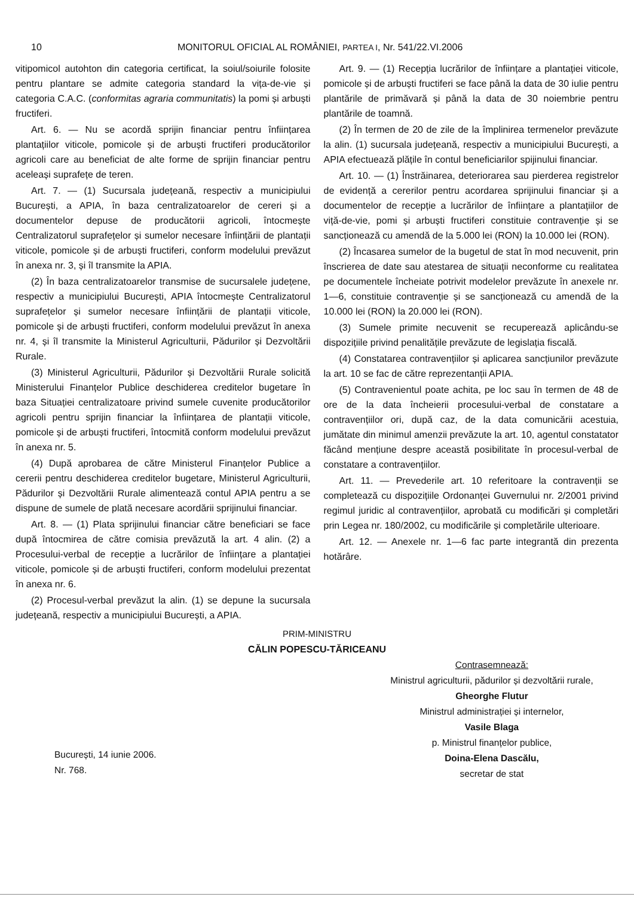10 MONITORUL OFICIAL AL ROMÂNIEI, PARTEA I, Nr. 541/22.VI.2006
vitipomicol autohton din categoria certificat, la soiul/soiurile folosite pentru plantare se admite categoria standard la vița-de-vie și categoria C.A.C. (conformitas agraria communitatis) la pomi și arbuști fructiferi.
Art. 6. — Nu se acordă sprijin financiar pentru înființarea plantațiilor viticole, pomicole și de arbuști fructiferi producătorilor agricoli care au beneficiat de alte forme de sprijin financiar pentru aceleași suprafețe de teren.
Art. 7. — (1) Sucursala județeană, respectiv a municipiului București, a APIA, în baza centralizatoarelor de cereri și a documentelor depuse de producătorii agricoli, întocmește Centralizatorul suprafețelor și sumelor necesare înființării de plantații viticole, pomicole și de arbuști fructiferi, conform modelului prevăzut în anexa nr. 3, și îl transmite la APIA.
(2) În baza centralizatoarelor transmise de sucursalele județene, respectiv a municipiului București, APIA întocmește Centralizatorul suprafețelor și sumelor necesare înființării de plantații viticole, pomicole și de arbuști fructiferi, conform modelului prevăzut în anexa nr. 4, și îl transmite la Ministerul Agriculturii, Pădurilor și Dezvoltării Rurale.
(3) Ministerul Agriculturii, Pădurilor și Dezvoltării Rurale solicită Ministerului Finanțelor Publice deschiderea creditelor bugetare în baza Situației centralizatoare privind sumele cuvenite producătorilor agricoli pentru sprijin financiar la înființarea de plantații viticole, pomicole și de arbuști fructiferi, întocmită conform modelului prevăzut în anexa nr. 5.
(4) După aprobarea de către Ministerul Finanțelor Publice a cererii pentru deschiderea creditelor bugetare, Ministerul Agriculturii, Pădurilor și Dezvoltării Rurale alimentează contul APIA pentru a se dispune de sumele de plată necesare acordării sprijinului financiar.
Art. 8. — (1) Plata sprijinului financiar către beneficiari se face după întocmirea de către comisia prevăzută la art. 4 alin. (2) a Procesului-verbal de recepție a lucrărilor de înființare a plantației viticole, pomicole și de arbuști fructiferi, conform modelului prezentat în anexa nr. 6.
(2) Procesul-verbal prevăzut la alin. (1) se depune la sucursala județeană, respectiv a municipiului București, a APIA.
Art. 9. — (1) Recepția lucrărilor de înființare a plantației viticole, pomicole și de arbuști fructiferi se face până la data de 30 iulie pentru plantările de primăvară și până la data de 30 noiembrie pentru plantările de toamnă.
(2) În termen de 20 de zile de la împlinirea termenelor prevăzute la alin. (1) sucursala județeană, respectiv a municipiului București, a APIA efectuează plățile în contul beneficiarilor spijinului financiar.
Art. 10. — (1) Înstrăinarea, deteriorarea sau pierderea registrelor de evidență a cererilor pentru acordarea sprijinului financiar și a documentelor de recepție a lucrărilor de înființare a plantațiilor de viță-de-vie, pomi și arbuști fructiferi constituie contravenție și se sancționează cu amendă de la 5.000 lei (RON) la 10.000 lei (RON).
(2) Încasarea sumelor de la bugetul de stat în mod necuvenit, prin înscrierea de date sau atestarea de situații neconforme cu realitatea pe documentele încheiate potrivit modelelor prevăzute în anexele nr. 1—6, constituie contravenție și se sancționează cu amendă de la 10.000 lei (RON) la 20.000 lei (RON).
(3) Sumele primite necuvenit se recuperează aplicându-se dispozițiile privind penalitățile prevăzute de legislația fiscală.
(4) Constatarea contravențiilor și aplicarea sancțiunilor prevăzute la art. 10 se fac de către reprezentanții APIA.
(5) Contravenientul poate achita, pe loc sau în termen de 48 de ore de la data încheierii procesului-verbal de constatare a contravențiilor ori, după caz, de la data comunicării acestuia, jumătate din minimul amenzii prevăzute la art. 10, agentul constatator făcând mențiune despre această posibilitate în procesul-verbal de constatare a contravențiilor.
Art. 11. — Prevederile art. 10 referitoare la contravenții se completează cu dispozițiile Ordonanței Guvernului nr. 2/2001 privind regimul juridic al contravențiilor, aprobată cu modificări și completări prin Legea nr. 180/2002, cu modificările și completările ulterioare.
Art. 12. — Anexele nr. 1—6 fac parte integrantă din prezenta hotărâre.
PRIM-MINISTRU
CĂLIN POPESCU-TĂRICEANU
București, 14 iunie 2006.
Nr. 768.
Contrasemnează:
Ministrul agriculturii, pădurilor și dezvoltării rurale,
Gheorghe Flutur
Ministrul administrației și internelor,
Vasile Blaga
p. Ministrul finanțelor publice,
Doina-Elena Dascălu,
secretar de stat